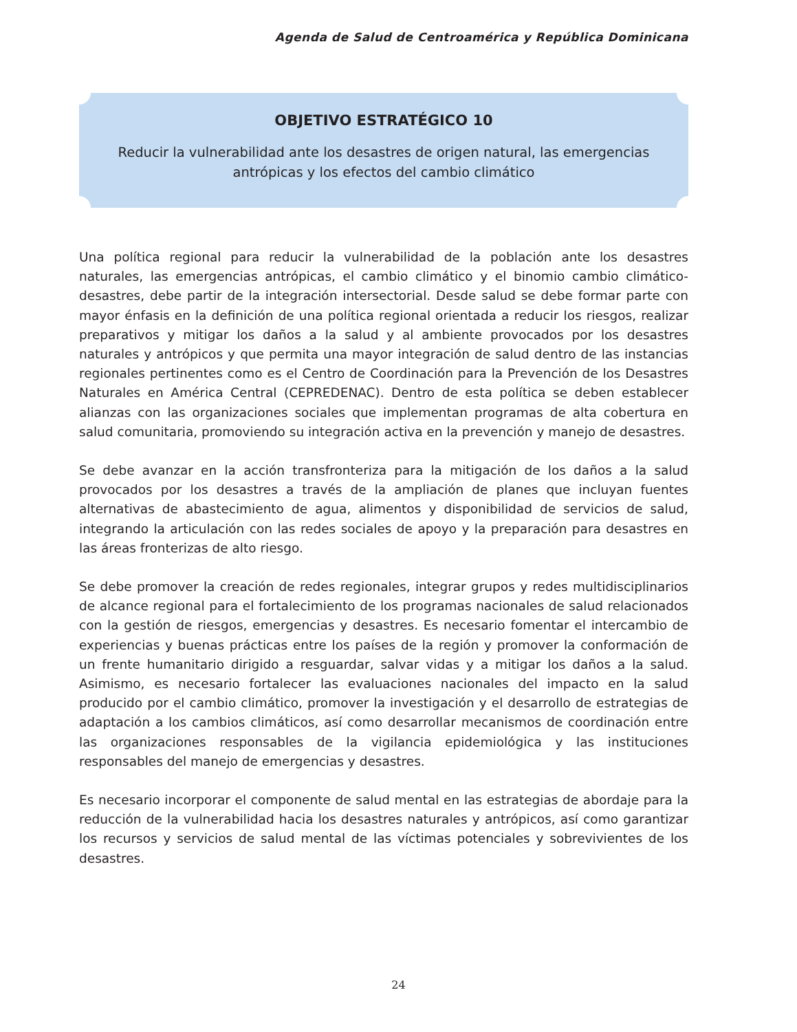Agenda de Salud de Centroamérica y República Dominicana
OBJETIVO ESTRATÉGICO 10
Reducir la vulnerabilidad ante los desastres de origen natural, las emergencias
antrópicas y los efectos del cambio climático
Una política regional para reducir la vulnerabilidad de la población ante los desastres naturales, las emergencias antrópicas, el cambio climático y el binomio cambio climático-desastres, debe partir de la integración intersectorial. Desde salud se debe formar parte con mayor énfasis en la definición de una política regional orientada a reducir los riesgos, realizar preparativos y mitigar los daños a la salud y al ambiente provocados por los desastres naturales y antrópicos y que permita una mayor integración de salud dentro de las instancias regionales pertinentes como es el Centro de Coordinación para la Prevención de los Desastres Naturales en América Central (CEPREDENAC). Dentro de esta política se deben establecer alianzas con las organizaciones sociales que implementan programas de alta cobertura en salud comunitaria, promoviendo su integración activa en la prevención y manejo de desastres.
Se debe avanzar en la acción transfronteriza para la mitigación de los daños a la salud provocados por los desastres a través de la ampliación de planes que incluyan fuentes alternativas de abastecimiento de agua, alimentos y disponibilidad de servicios de salud, integrando la articulación con las redes sociales de apoyo y la preparación para desastres en las áreas fronterizas de alto riesgo.
Se debe promover la creación de redes regionales, integrar grupos y redes multidisciplinarios de alcance regional para el fortalecimiento de los programas nacionales de salud relacionados con la gestión de riesgos, emergencias y desastres. Es necesario fomentar el intercambio de experiencias y buenas prácticas entre los países de la región y promover la conformación de un frente humanitario dirigido a resguardar, salvar vidas y a mitigar los daños a la salud. Asimismo, es necesario fortalecer las evaluaciones nacionales del impacto en la salud producido por el cambio climático, promover la investigación y el desarrollo de estrategias de adaptación a los cambios climáticos, así como desarrollar mecanismos de coordinación entre las organizaciones responsables de la vigilancia epidemiológica y las instituciones responsables del manejo de emergencias y desastres.
Es necesario incorporar el componente de salud mental en las estrategias de abordaje para la reducción de la vulnerabilidad hacia los desastres naturales y antrópicos, así como garantizar los recursos y servicios de salud mental de las víctimas potenciales y sobrevivientes de los desastres.
24